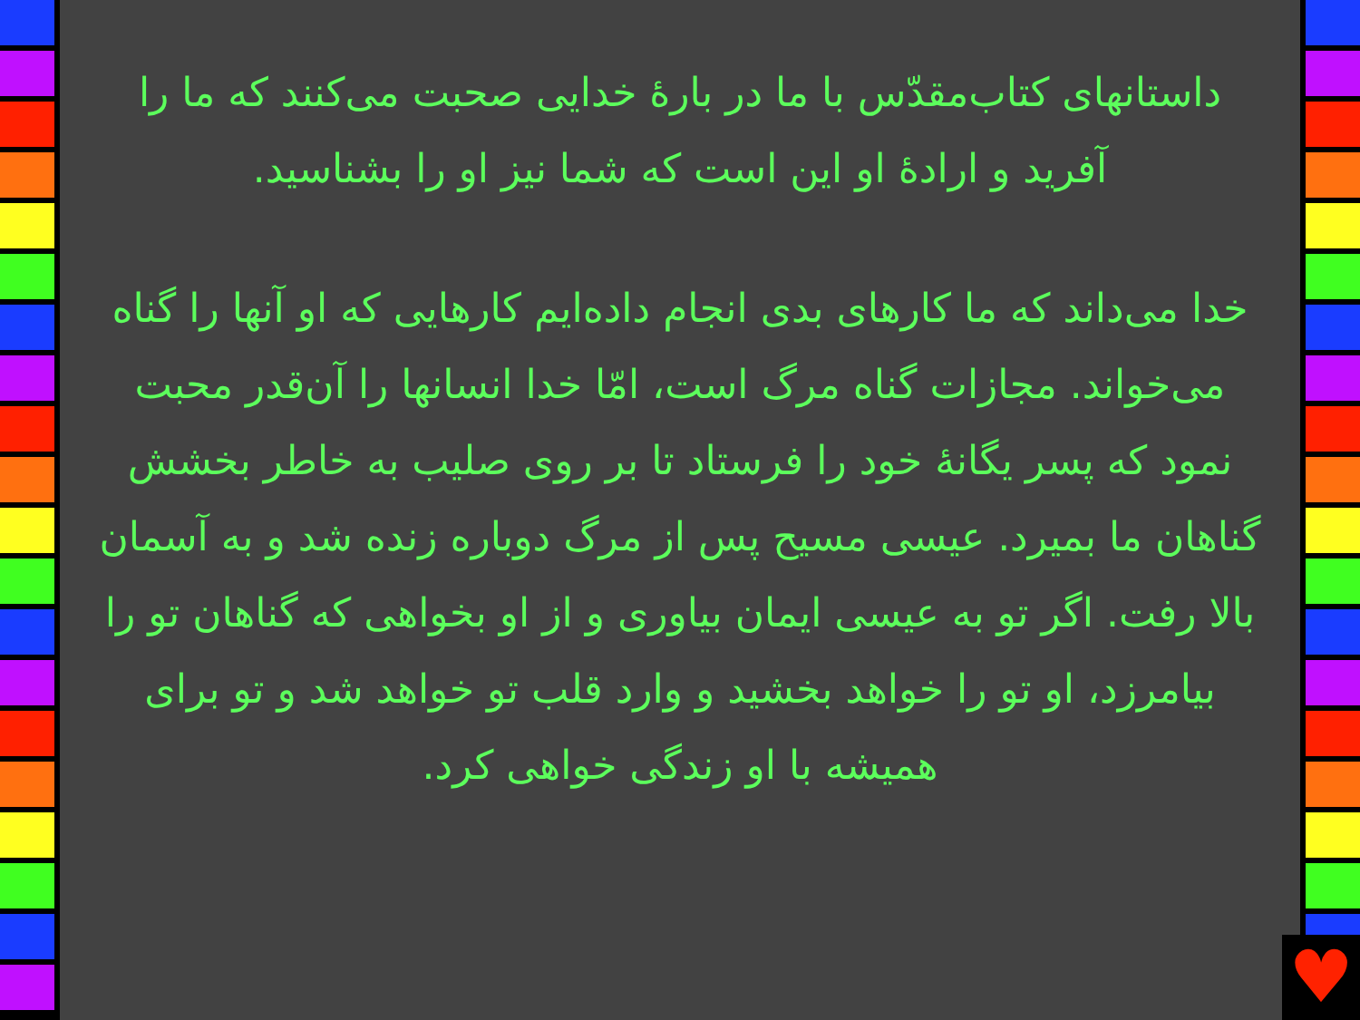داستانهای کتاب‌مقدّس با ما در بارهٔ خدایی صحبت می‌کنند که ما را آفرید و ارادهٔ او این است که شما نیز او را بشناسید.
خدا می‌داند که ما کارهای بدی انجام داده‌ایم کارهایی که او آنها را گناه می‌خواند. مجازات گناه مرگ است، امّا خدا انسانها را آن‌قدر محبت نمود که پسر یگانهٔ خود را فرستاد تا بر روی صلیب به خاطر بخشش گناهان ما بمیرد. عیسی مسیح پس از مرگ دوباره زنده شد و به آسمان بالا رفت. اگر تو به عیسی ایمان بیاوری و از او بخواهی که گناهان تو را بیامرزد، او تو را خواهد بخشید و وارد قلب تو خواهد شد و تو برای همیشه با او زندگی خواهی کرد.
♥